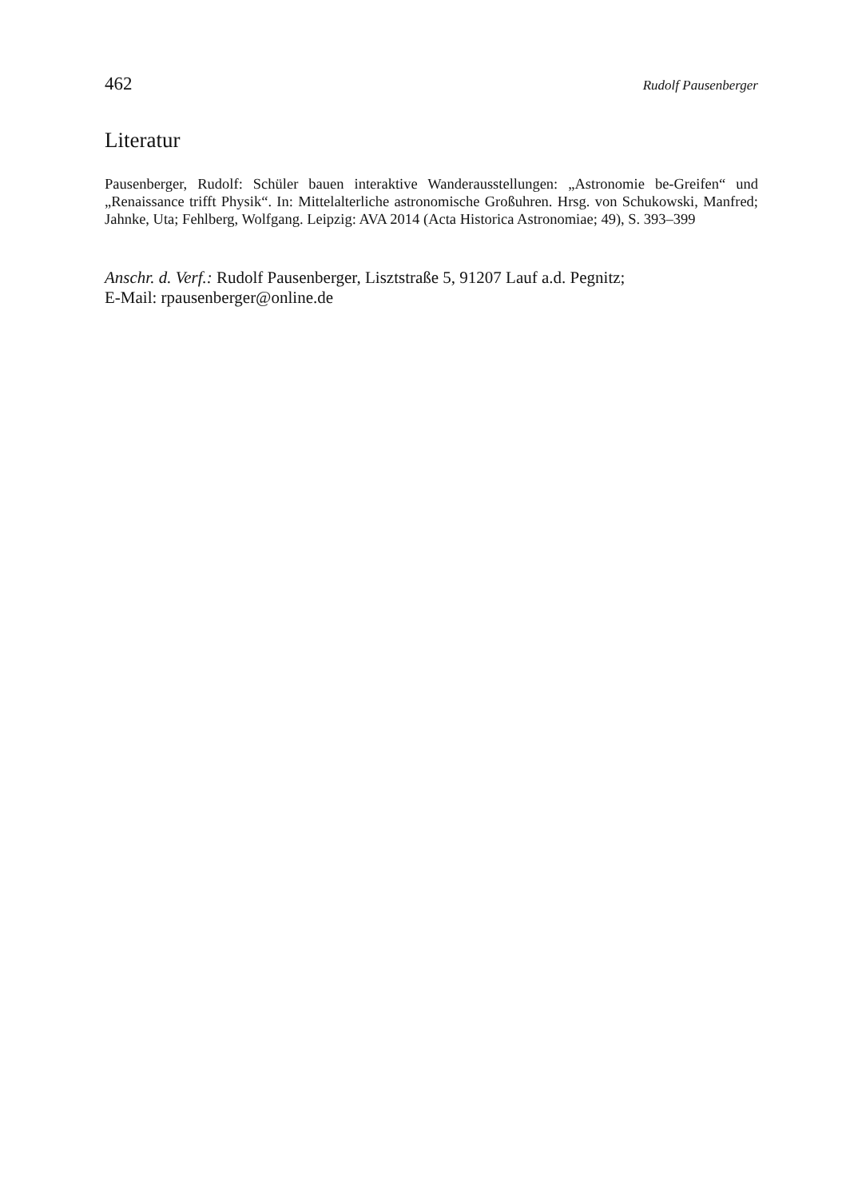462 Rudolf Pausenberger
Literatur
Pausenberger, Rudolf: Schüler bauen interaktive Wanderausstellungen: „Astronomie be-Greifen“ und „Renaissance trifft Physik“. In: Mittelalterliche astronomische Großuhren. Hrsg. von Schukowski, Manfred; Jahnke, Uta; Fehlberg, Wolfgang. Leipzig: AVA 2014 (Acta Historica Astronomiae; 49), S. 393–399
Anschr. d. Verf.: Rudolf Pausenberger, Lisztstraße 5, 91207 Lauf a.d. Pegnitz;
E-Mail: rpausenberger@online.de